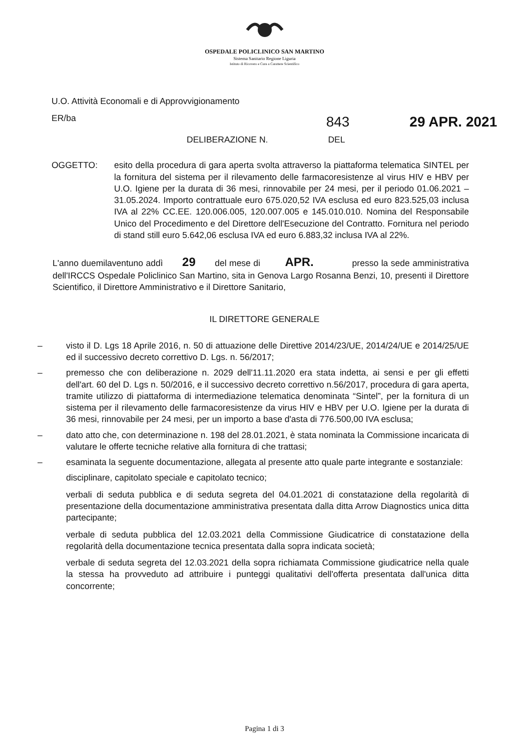OSPEDALE POLICLINICO SAN MARTINO
Sistema Sanitario Regione Liguria
Istituto di Ricovero e Cura a Carattere Scientifico
U.O. Attività Economali e di Approvvigionamento
ER/ba 843 29 APR. 2021
DELIBERAZIONE N. DEL
OGGETTO: esito della procedura di gara aperta svolta attraverso la piattaforma telematica SINTEL per la fornitura del sistema per il rilevamento delle farmacoresistenze al virus HIV e HBV per U.O. Igiene per la durata di 36 mesi, rinnovabile per 24 mesi, per il periodo 01.06.2021 – 31.05.2024. Importo contrattuale euro 675.020,52 IVA esclusa ed euro 823.525,03 inclusa IVA al 22% CC.EE. 120.006.005, 120.007.005 e 145.010.010. Nomina del Responsabile Unico del Procedimento e del Direttore dell'Esecuzione del Contratto. Fornitura nel periodo di stand still euro 5.642,06 esclusa IVA ed euro 6.883,32 inclusa IVA al 22%.
L'anno duemilaventuno addì 29 del mese di APR. presso la sede amministrativa dell'IRCCS Ospedale Policlinico San Martino, sita in Genova Largo Rosanna Benzi, 10, presenti il Direttore Scientifico, il Direttore Amministrativo e il Direttore Sanitario,
IL DIRETTORE GENERALE
– visto il D. Lgs 18 Aprile 2016, n. 50 di attuazione delle Direttive 2014/23/UE, 2014/24/UE e 2014/25/UE ed il successivo decreto correttivo D. Lgs. n. 56/2017;
– premesso che con deliberazione n. 2029 dell'11.11.2020 era stata indetta, ai sensi e per gli effetti dell'art. 60 del D. Lgs n. 50/2016, e il successivo decreto correttivo n.56/2017, procedura di gara aperta, tramite utilizzo di piattaforma di intermediazione telematica denominata “Sintel”, per la fornitura di un sistema per il rilevamento delle farmacoresistenze da virus HIV e HBV per U.O. Igiene per la durata di 36 mesi, rinnovabile per 24 mesi, per un importo a base d'asta di 776.500,00 IVA esclusa;
– dato atto che, con determinazione n. 198 del 28.01.2021, è stata nominata la Commissione incaricata di valutare le offerte tecniche relative alla fornitura di che trattasi;
– esaminata la seguente documentazione, allegata al presente atto quale parte integrante e sostanziale:
disciplinare, capitolato speciale e capitolato tecnico;
verbali di seduta pubblica e di seduta segreta del 04.01.2021 di constatazione della regolarità di presentazione della documentazione amministrativa presentata dalla ditta Arrow Diagnostics unica ditta partecipante;
verbale di seduta pubblica del 12.03.2021 della Commissione Giudicatrice di constatazione della regolarità della documentazione tecnica presentata dalla sopra indicata società;
verbale di seduta segreta del 12.03.2021 della sopra richiamata Commissione giudicatrice nella quale la stessa ha provveduto ad attribuire i punteggi qualitativi dell'offerta presentata dall'unica ditta concorrente;
Pagina 1 di 3